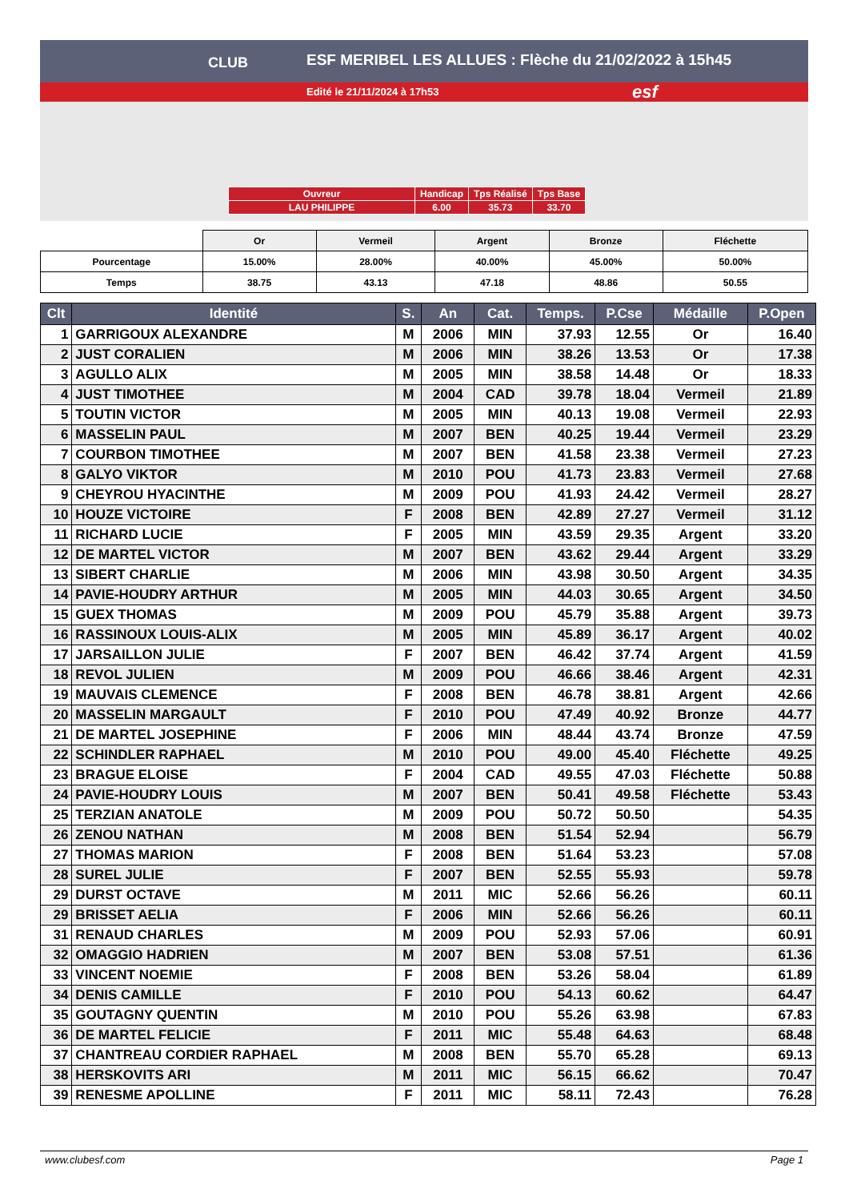ESF MERIBEL LES ALLUES : Flèche du 21/02/2022 à 15h45
Edité le 21/11/2024 à 17h53
CLUB
esf
| Ouvreur | Handicap | Tps Réalisé | Tps Base |
| LAU PHILIPPE | 6.00 | 35.73 | 33.70 |
| | Or | Vermeil | Argent | Bronze | Fléchette |
| Pourcentage | 15.00% | 28.00% | 40.00% | 45.00% | 50.00% |
| Temps | 38.75 | 43.13 | 47.18 | 48.86 | 50.55 |
| Clt | Identité | S. | An | Cat. | Temps. | P.Cse | Médaille | P.Open |
| --- | --- | --- | --- | --- | --- | --- | --- | --- |
| 1 | GARRIGOUX ALEXANDRE | M | 2006 | MIN | 37.93 | 12.55 | Or | 16.40 |
| 2 | JUST CORALIEN | M | 2006 | MIN | 38.26 | 13.53 | Or | 17.38 |
| 3 | AGULLO ALIX | M | 2005 | MIN | 38.58 | 14.48 | Or | 18.33 |
| 4 | JUST TIMOTHEE | M | 2004 | CAD | 39.78 | 18.04 | Vermeil | 21.89 |
| 5 | TOUTIN VICTOR | M | 2005 | MIN | 40.13 | 19.08 | Vermeil | 22.93 |
| 6 | MASSELIN PAUL | M | 2007 | BEN | 40.25 | 19.44 | Vermeil | 23.29 |
| 7 | COURBON TIMOTHEE | M | 2007 | BEN | 41.58 | 23.38 | Vermeil | 27.23 |
| 8 | GALYO VIKTOR | M | 2010 | POU | 41.73 | 23.83 | Vermeil | 27.68 |
| 9 | CHEYROU HYACINTHE | M | 2009 | POU | 41.93 | 24.42 | Vermeil | 28.27 |
| 10 | HOUZE VICTOIRE | F | 2008 | BEN | 42.89 | 27.27 | Vermeil | 31.12 |
| 11 | RICHARD LUCIE | F | 2005 | MIN | 43.59 | 29.35 | Argent | 33.20 |
| 12 | DE MARTEL VICTOR | M | 2007 | BEN | 43.62 | 29.44 | Argent | 33.29 |
| 13 | SIBERT CHARLIE | M | 2006 | MIN | 43.98 | 30.50 | Argent | 34.35 |
| 14 | PAVIE-HOUDRY ARTHUR | M | 2005 | MIN | 44.03 | 30.65 | Argent | 34.50 |
| 15 | GUEX THOMAS | M | 2009 | POU | 45.79 | 35.88 | Argent | 39.73 |
| 16 | RASSINOUX LOUIS-ALIX | M | 2005 | MIN | 45.89 | 36.17 | Argent | 40.02 |
| 17 | JARSAILLON JULIE | F | 2007 | BEN | 46.42 | 37.74 | Argent | 41.59 |
| 18 | REVOL JULIEN | M | 2009 | POU | 46.66 | 38.46 | Argent | 42.31 |
| 19 | MAUVAIS CLEMENCE | F | 2008 | BEN | 46.78 | 38.81 | Argent | 42.66 |
| 20 | MASSELIN MARGAULT | F | 2010 | POU | 47.49 | 40.92 | Bronze | 44.77 |
| 21 | DE MARTEL JOSEPHINE | F | 2006 | MIN | 48.44 | 43.74 | Bronze | 47.59 |
| 22 | SCHINDLER RAPHAEL | M | 2010 | POU | 49.00 | 45.40 | Fléchette | 49.25 |
| 23 | BRAGUE ELOISE | F | 2004 | CAD | 49.55 | 47.03 | Fléchette | 50.88 |
| 24 | PAVIE-HOUDRY LOUIS | M | 2007 | BEN | 50.41 | 49.58 | Fléchette | 53.43 |
| 25 | TERZIAN ANATOLE | M | 2009 | POU | 50.72 | 50.50 | | 54.35 |
| 26 | ZENOU NATHAN | M | 2008 | BEN | 51.54 | 52.94 | | 56.79 |
| 27 | THOMAS MARION | F | 2008 | BEN | 51.64 | 53.23 | | 57.08 |
| 28 | SUREL JULIE | F | 2007 | BEN | 52.55 | 55.93 | | 59.78 |
| 29 | DURST OCTAVE | M | 2011 | MIC | 52.66 | 56.26 | | 60.11 |
| 29 | BRISSET AELIA | F | 2006 | MIN | 52.66 | 56.26 | | 60.11 |
| 31 | RENAUD CHARLES | M | 2009 | POU | 52.93 | 57.06 | | 60.91 |
| 32 | OMAGGIO HADRIEN | M | 2007 | BEN | 53.08 | 57.51 | | 61.36 |
| 33 | VINCENT NOEMIE | F | 2008 | BEN | 53.26 | 58.04 | | 61.89 |
| 34 | DENIS CAMILLE | F | 2010 | POU | 54.13 | 60.62 | | 64.47 |
| 35 | GOUTAGNY QUENTIN | M | 2010 | POU | 55.26 | 63.98 | | 67.83 |
| 36 | DE MARTEL FELICIE | F | 2011 | MIC | 55.48 | 64.63 | | 68.48 |
| 37 | CHANTREAU CORDIER RAPHAEL | M | 2008 | BEN | 55.70 | 65.28 | | 69.13 |
| 38 | HERSKOVITS ARI | M | 2011 | MIC | 56.15 | 66.62 | | 70.47 |
| 39 | RENESME APOLLINE | F | 2011 | MIC | 58.11 | 72.43 | | 76.28 |
www.clubesf.com Page 1